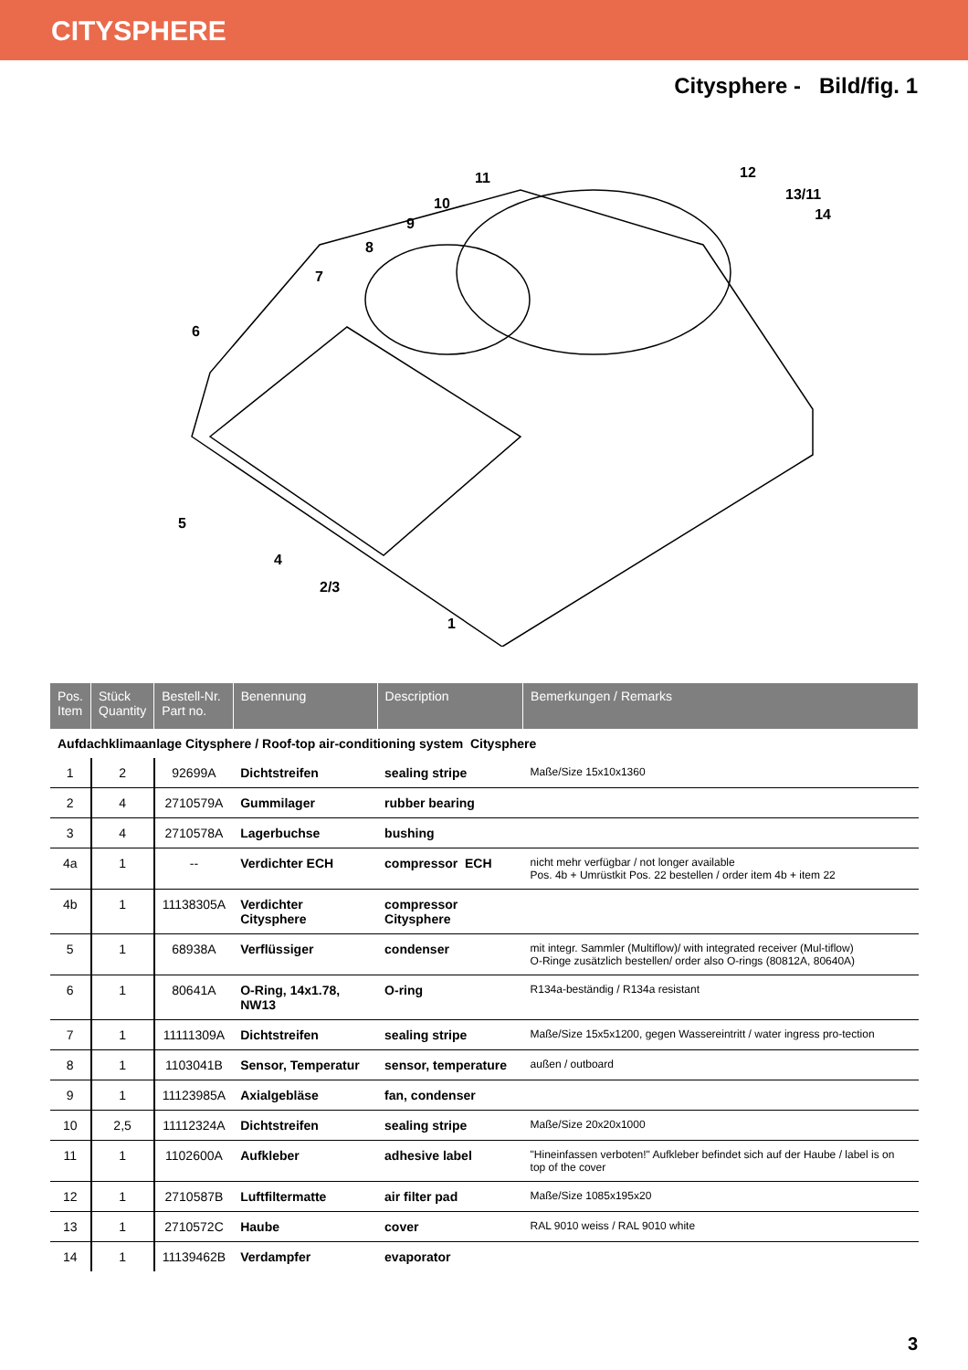CITYSPHERE
Citysphere - Bild/fig. 1
6
5
4
2/3
1
7
8
9
10
11
12
13/11
14
| Pos. Item | Stück Quantity | Bestell-Nr. Part no. | Benennung | Description | Bemerkungen / Remarks |
| --- | --- | --- | --- | --- | --- |
| Aufdachklimaanlage Citysphere / Roof-top air-conditioning system Citysphere | | | | | |
| 1 | 2 | 92699A | Dichtstreifen | sealing stripe | Maße/Size 15x10x1360 |
| 2 | 4 | 2710579A | Gummilager | rubber bearing | |
| 3 | 4 | 2710578A | Lagerbuchse | bushing | |
| 4a | 1 | -- | Verdichter ECH | compressor ECH | nicht mehr verfügbar / not longer available Pos. 4b + Umrüstkit Pos. 22 bestellen / order item 4b + item 22 |
| 4b | 1 | 11138305A | Verdichter Citysphere | compressor Citysphere | |
| 5 | 1 | 68938A | Verflüssiger | condenser | mit integr. Sammler (Multiflow)/ with integrated receiver (Mul-tiflow) O-Ringe zusätzlich bestellen/ order also O-rings (80812A, 80640A) |
| 6 | 1 | 80641A | O-Ring, 14x1.78, NW13 | O-ring | R134a-beständig / R134a resistant |
| 7 | 1 | 11111309A | Dichtstreifen | sealing stripe | Maße/Size 15x5x1200, gegen Wassereintritt / water ingress pro-tection |
| 8 | 1 | 1103041B | Sensor, Temperatur | sensor, temperature | außen / outboard |
| 9 | 1 | 11123985A | Axialgebläse | fan, condenser | |
| 10 | 2,5 | 11112324A | Dichtstreifen | sealing stripe | Maße/Size 20x20x1000 |
| 11 | 1 | 1102600A | Aufkleber | adhesive label | "Hineinfassen verboten!" Aufkleber befindet sich auf der Haube / label is on top of the cover |
| 12 | 1 | 2710587B | Luftfiltermatte | air filter pad | Maße/Size 1085x195x20 |
| 13 | 1 | 2710572C | Haube | cover | RAL 9010 weiss / RAL 9010 white |
| 14 | 1 | 11139462B | Verdampfer | evaporator | |
3